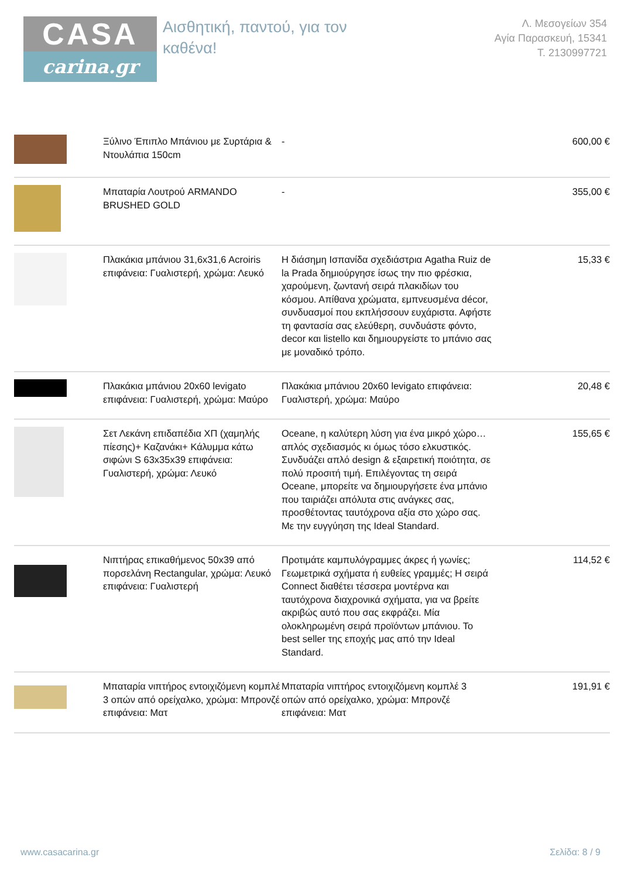CASA
carina.gr
Αισθητική, παντού, για τον
καθένα!
Λ. Μεσογείων 354
Αγία Παρασκευή, 15341
T. 2130997721
| | Ξύλινο Έπιπλο Μπάνιου με Συρτάρια & Ντουλάπια 150cm | - | 600,00 € |
| | Μπαταρία Λουτρού ARMANDO BRUSHED GOLD | - | 355,00 € |
| | Πλακάκια μπάνιου 31,6x31,6 Acroiris επιφάνεια: Γυαλιστερή, χρώμα: Λευκό | Η διάσημη Ισπανίδα σχεδιάστρια Agatha Ruiz de la Prada δημιούργησε ίσως την πιο φρέσκια, χαρούμενη, ζωντανή σειρά πλακιδίων του κόσμου. Απίθανα χρώματα, εμπνευσμένα décor, συνδυασμοί που εκπλήσσουν ευχάριστα. Αφήστε τη φαντασία σας ελεύθερη, συνδυάστε φόντο, decor και listello και δημιουργείστε το μπάνιο σας με μοναδικό τρόπο. | 15,33 € |
| | Πλακάκια μπάνιου 20x60 levigato επιφάνεια: Γυαλιστερή, χρώμα: Μαύρο | Πλακάκια μπάνιου 20x60 levigato επιφάνεια: Γυαλιστερή, χρώμα: Μαύρο | 20,48 € |
| | Σετ Λεκάνη επιδαπέδια ΧΠ (χαμηλής πίεσης)+ Καζανάκι+ Κάλυμμα κάτω σιφώνι S 63x35x39 επιφάνεια: Γυαλιστερή, χρώμα: Λευκό | Oceane, η καλύτερη λύση για ένα μικρό χώρο… απλός σχεδιασμός κι όμως τόσο ελκυστικός. Συνδυάζει απλό design & εξαιρετική ποιότητα, σε πολύ προσιτή τιμή. Επιλέγοντας τη σειρά Oceane, μπορείτε να δημιουργήσετε ένα μπάνιο που ταιριάζει απόλυτα στις ανάγκες σας, προσθέτοντας ταυτόχρονα αξία στο χώρο σας. Με την ευγγύηση της Ideal Standard. | 155,65 € |
| | Νιπτήρας επικαθήμενος 50x39 από πορσελάνη Rectangular, χρώμα: Λευκό επιφάνεια: Γυαλιστερή | Προτιμάτε καμπυλόγραμμες άκρες ή γωνίες; Γεωμετρικά σχήματα ή ευθείες γραμμές; Η σειρά Connect διαθέτει τέσσερα μοντέρνα και ταυτόχρονα διαχρονικά σχήματα, για να βρείτε ακριβώς αυτό που σας εκφράζει. Μία ολοκληρωμένη σειρά προϊόντων μπάνιου. Το best seller της εποχής μας από την Ideal Standard. | 114,52 € |
| | Μπαταρία νιπτήρος εντοιχιζόμενη κομπλέ 3 οπών από ορείχαλκο, χρώμα: Μπρονζέ επιφάνεια: Ματ | Μπαταρία νιπτήρος εντοιχιζόμενη κομπλέ 3 οπών από ορείχαλκο, χρώμα: Μπρονζέ επιφάνεια: Ματ | 191,91 € |
www.casacarina.gr Σελίδα: 8 / 9